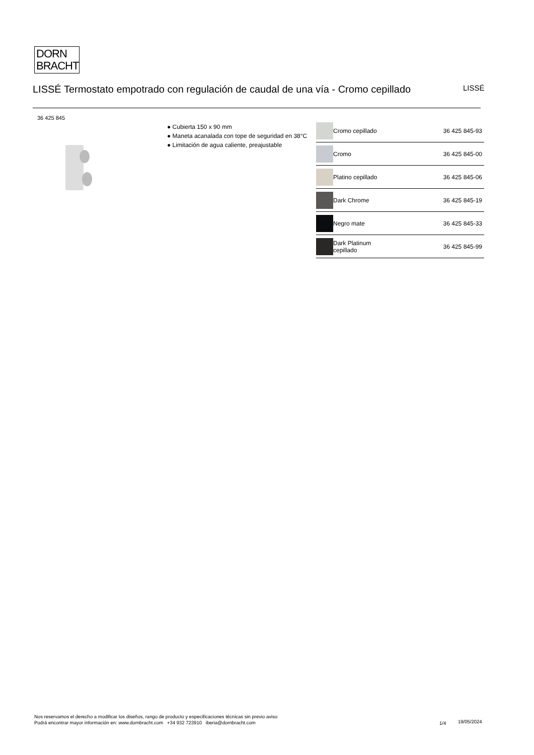DORN
BRACHT
LISSÉ Termostato empotrado con regulación de caudal de una vía - Cromo cepillado
LISSÉ
36 425 845
● Cubierta 150 x 90 mm
● Maneta acanalada con tope de seguridad en 38°C
● Limitación de agua caliente, preajustable
| | Cromo cepillado | 36 425 845-93 |
| | Cromo | 36 425 845-00 |
| | Platino cepillado | 36 425 845-06 |
| | Dark Chrome | 36 425 845-19 |
| | Negro mate | 36 425 845-33 |
| | Dark Platinum cepillado | 36 425 845-99 |
Nos reservamos el derecho a modificar los diseños, rango de producto y especificaciones técnicas sin previo aviso
Podrá encontrar mayor información en: www.dornbracht.com +34 932 723910 iberia@dornbracht.com
1/4 19/05/2024